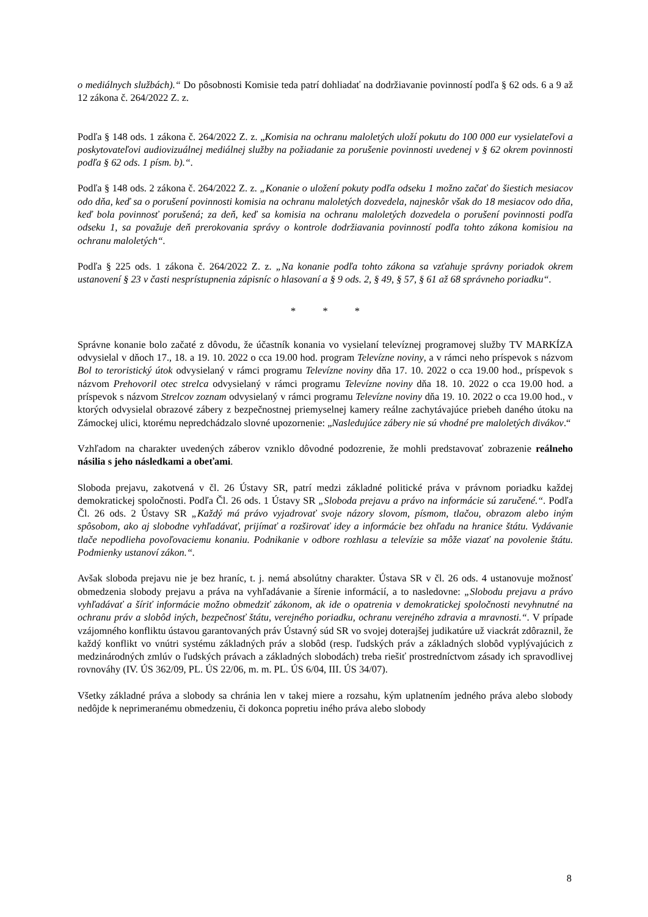o mediálnych službách).“ Do pôsobnosti Komisie teda patrí dohliadať na dodržiavanie povinností podľa § 62 ods. 6 a 9 až 12 zákona č. 264/2022 Z. z.
Podľa § 148 ods. 1 zákona č. 264/2022 Z. z. „Komisia na ochranu maloletých uloží pokutu do 100 000 eur vysielateľovi a poskytovateľovi audiovizuálnej mediálnej služby na požiadanie za porušenie povinnosti uvedenej v § 62 okrem povinnosti podľa § 62 ods. 1 písm. b).“.
Podľa § 148 ods. 2 zákona č. 264/2022 Z. z. „Konanie o uložení pokuty podľa odseku 1 možno začať do šiestich mesiacov odo dňa, keď sa o porušení povinnosti komisia na ochranu maloletých dozvedela, najneskôr však do 18 mesiacov odo dňa, keď bola povinnosť porušená; za deň, keď sa komisia na ochranu maloletých dozvedela o porušení povinnosti podľa odseku 1, sa považuje deň prerokovania správy o kontrole dodržiavania povinností podľa tohto zákona komisiou na ochranu maloletých“.
Podľa § 225 ods. 1 zákona č. 264/2022 Z. z. „Na konanie podľa tohto zákona sa vzťahuje správny poriadok okrem ustanovení § 23 v časti nesprístupnenia zápisníc o hlasovaní a § 9 ods. 2, § 49, § 57, § 61 až 68 správneho poriadku“.
* * *
Správne konanie bolo začaté z dôvodu, že účastník konania vo vysielaní televíznej programovej služby TV MARKÍZA odvysielal v dňoch 17., 18. a 19. 10. 2022 o cca 19.00 hod. program Televízne noviny, a v rámci neho príspevok s názvom Bol to teroristický útok odvysielaný v rámci programu Televízne noviny dňa 17. 10. 2022 o cca 19.00 hod., príspevok s názvom Prehovoril otec strelca odvysielaný v rámci programu Televízne noviny dňa 18. 10. 2022 o cca 19.00 hod. a príspevok s názvom Strelcov zoznam odvysielaný v rámci programu Televízne noviny dňa 19. 10. 2022 o cca 19.00 hod., v ktorých odvysielal obrazové zábery z bezpečnostnej priemyselnej kamery reálne zachytávajúce priebeh daného útoku na Zámockej ulici, ktorému nepredchádzalo slovné upozornenie: „Nasledujúce zábery nie sú vhodné pre maloletých divákov.“
Vzhľadom na charakter uvedených záberov vzniklo dôvodné podozrenie, že mohli predstavovať zobrazenie reálneho násilia s jeho následkami a obeťami.
Sloboda prejavu, zakotvená v čl. 26 Ústavy SR, patrí medzi základné politické práva v právnom poriadku každej demokratickej spoločnosti. Podľa Čl. 26 ods. 1 Ústavy SR „Sloboda prejavu a právo na informácie sú zaručené.“. Podľa Čl. 26 ods. 2 Ústavy SR „Každý má právo vyjadrovať svoje názory slovom, písmom, tlačou, obrazom alebo iným spôsobom, ako aj slobodne vyhľadávať, prijímať a rozširovať idey a informácie bez ohľadu na hranice štátu. Vydávanie tlače nepodlieha povoľovaciemu konaniu. Podnikanie v odbore rozhlasu a televízie sa môže viazať na povolenie štátu. Podmienky ustanoví zákon.“.
Avšak sloboda prejavu nie je bez hraníc, t. j. nemá absolútny charakter. Ústava SR v čl. 26 ods. 4 ustanovuje možnosť obmedzenia slobody prejavu a práva na vyhľadávanie a šírenie informácií, a to nasledovne: „Slobodu prejavu a právo vyhľadávať a šíriť informácie možno obmedziť zákonom, ak ide o opatrenia v demokratickej spoločnosti nevyhnutné na ochranu práv a slobôd iných, bezpečnosť štátu, verejného poriadku, ochranu verejného zdravia a mravnosti.“. V prípade vzájomného konfliktu ústavou garantovaných práv Ústavný súd SR vo svojej doterajšej judikatúre už viackrát zdôraznil, že každý konflikt vo vnútri systému základných práv a slobôd (resp. ľudských práv a základných slobôd vyplývajúcich z medzinárodných zmlúv o ľudských právach a základných slobodách) treba riešiť prostredníctvom zásady ich spravodlivej rovnováhy (IV. ÚS 362/09, PL. ÚS 22/06, m. m. PL. ÚS 6/04, III. ÚS 34/07).
Všetky základné práva a slobody sa chránia len v takej miere a rozsahu, kým uplatnením jedného práva alebo slobody nedôjde k neprimeranému obmedzeniu, či dokonca popretiu iného práva alebo slobody
8